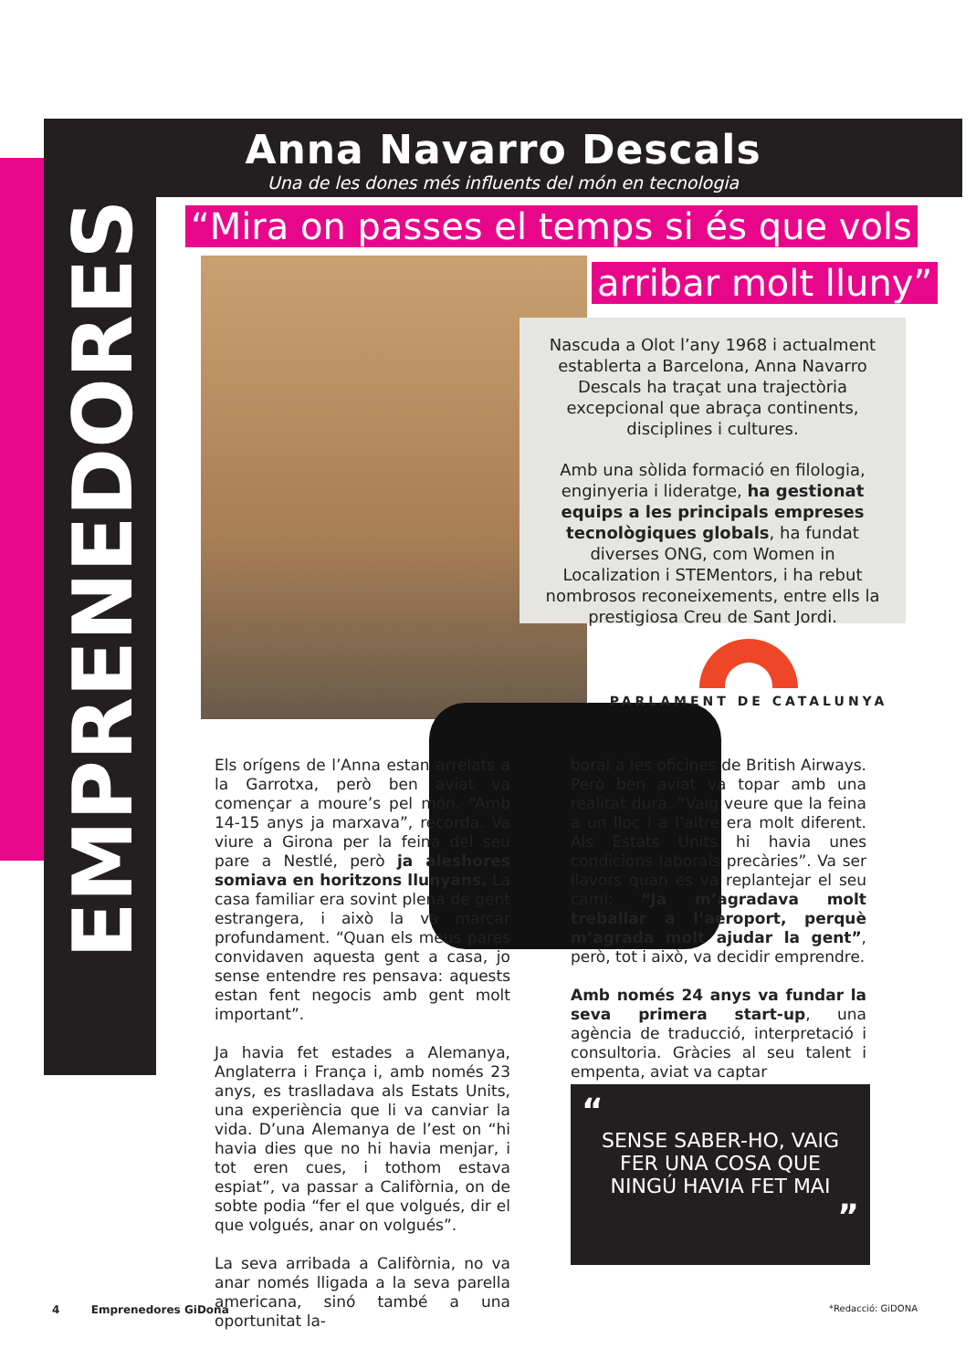Anna Navarro Descals
Una de les dones més influents del món en tecnologia
EMPRENEDORES
“Mira on passes el temps si és que vols
arribar molt lluny”
Nascuda a Olot l’any 1968 i actualment establerta a Barcelona, Anna Navarro Descals ha traçat una trajectòria excepcional que abraça continents, disciplines i cultures.
Amb una sòlida formació en filologia, enginyeria i lideratge, ha gestionat equips a les principals empreses tecnològiques globals, ha fundat diverses ONG, com Women in Localization i STEMentors, i ha rebut nombrosos reconeixements, entre ells la prestigiosa Creu de Sant Jordi.
PARLAMENT DE CATALUNYA
Els orígens de l’Anna estan arrelats a la Garrotxa, però ben aviat va començar a moure’s pel món. “Amb 14-15 anys ja marxava”, recorda. Va viure a Girona per la feina del seu pare a Nestlé, però ja aleshores somiava en horitzons llunyans. La casa familiar era sovint plena de gent estrangera, i això la va marcar profundament. “Quan els meus pares convidaven aquesta gent a casa, jo sense entendre res pensava: aquests estan fent negocis amb gent molt important”.
Ja havia fet estades a Alemanya, Anglaterra i França i, amb només 23 anys, es traslladava als Estats Units, una experiència que li va canviar la vida. D’una Alemanya de l’est on “hi havia dies que no hi havia menjar, i tot eren cues, i tothom estava espiat”, va passar a Califòrnia, on de sobte podia “fer el que volgués, dir el que volgués, anar on volgués”.
La seva arribada a Califòrnia, no va anar només lligada a la seva parella americana, sinó també a una oportunitat la-
boral a les oficines de British Airways. Però ben aviat va topar amb una realitat dura. “Vaig veure que la feina a un lloc i a l’altre era molt diferent. Als Estats Units hi havia unes condicions laborals precàries”. Va ser llavors quan es va replantejar el seu camí: “Ja m’agradava molt treballar a l’aeroport, perquè m’agrada molt ajudar la gent”, però, tot i això, va decidir emprendre.
Amb només 24 anys va fundar la seva primera start-up, una agència de traducció, interpretació i consultoria. Gràcies al seu talent i empenta, aviat va captar
“
SENSE SABER-HO, VAIG
FER UNA COSA QUE
NINGÚ HAVIA FET MAI
”
4 Emprenedores GiDona *Redacció: GiDONA